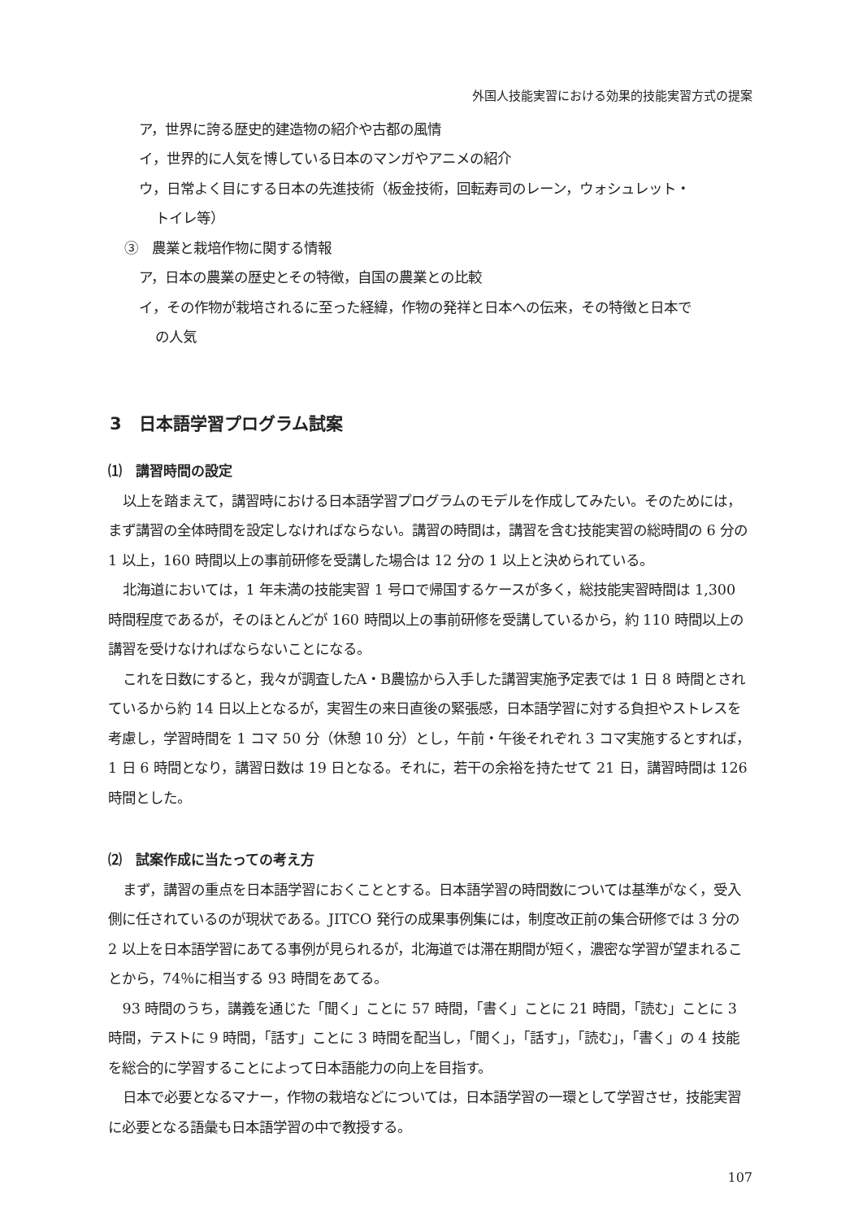外国人技能実習における効果的技能実習方式の提案
ア，世界に誇る歴史的建造物の紹介や古都の風情
イ，世界的に人気を博している日本のマンガやアニメの紹介
ウ，日常よく目にする日本の先進技術（板金技術，回転寿司のレーン，ウォシュレット・
トイレ等）
③　農業と栽培作物に関する情報
ア，日本の農業の歴史とその特徴，自国の農業との比較
イ，その作物が栽培されるに至った経緯，作物の発祥と日本への伝来，その特徴と日本で
の人気
3　日本語学習プログラム試案
⑴　講習時間の設定
以上を踏まえて，講習時における日本語学習プログラムのモデルを作成してみたい。そのためには，まず講習の全体時間を設定しなければならない。講習の時間は，講習を含む技能実習の総時間の 6 分の 1 以上，160 時間以上の事前研修を受講した場合は 12 分の 1 以上と決められている。
北海道においては，1 年未満の技能実習 1 号ロで帰国するケースが多く，総技能実習時間は 1,300 時間程度であるが，そのほとんどが 160 時間以上の事前研修を受講しているから，約 110 時間以上の講習を受けなければならないことになる。
これを日数にすると，我々が調査したA・B農協から入手した講習実施予定表では 1 日 8 時間とされているから約 14 日以上となるが，実習生の来日直後の緊張感，日本語学習に対する負担やストレスを考慮し，学習時間を 1 コマ 50 分（休憩 10 分）とし，午前・午後それぞれ 3 コマ実施するとすれば，1 日 6 時間となり，講習日数は 19 日となる。それに，若干の余裕を持たせて 21 日，講習時間は 126 時間とした。
⑵　試案作成に当たっての考え方
まず，講習の重点を日本語学習におくこととする。日本語学習の時間数については基準がなく，受入側に任されているのが現状である。JITCO 発行の成果事例集には，制度改正前の集合研修では 3 分の 2 以上を日本語学習にあてる事例が見られるが，北海道では滞在期間が短く，濃密な学習が望まれることから，74％に相当する 93 時間をあてる。
93 時間のうち，講義を通じた「聞く」ことに 57 時間，「書く」ことに 21 時間，「読む」ことに 3 時間，テストに 9 時間，「話す」ことに 3 時間を配当し，「聞く」，「話す」，「読む」，「書く」の 4 技能を総合的に学習することによって日本語能力の向上を目指す。
日本で必要となるマナー，作物の栽培などについては，日本語学習の一環として学習させ，技能実習に必要となる語彙も日本語学習の中で教授する。
107